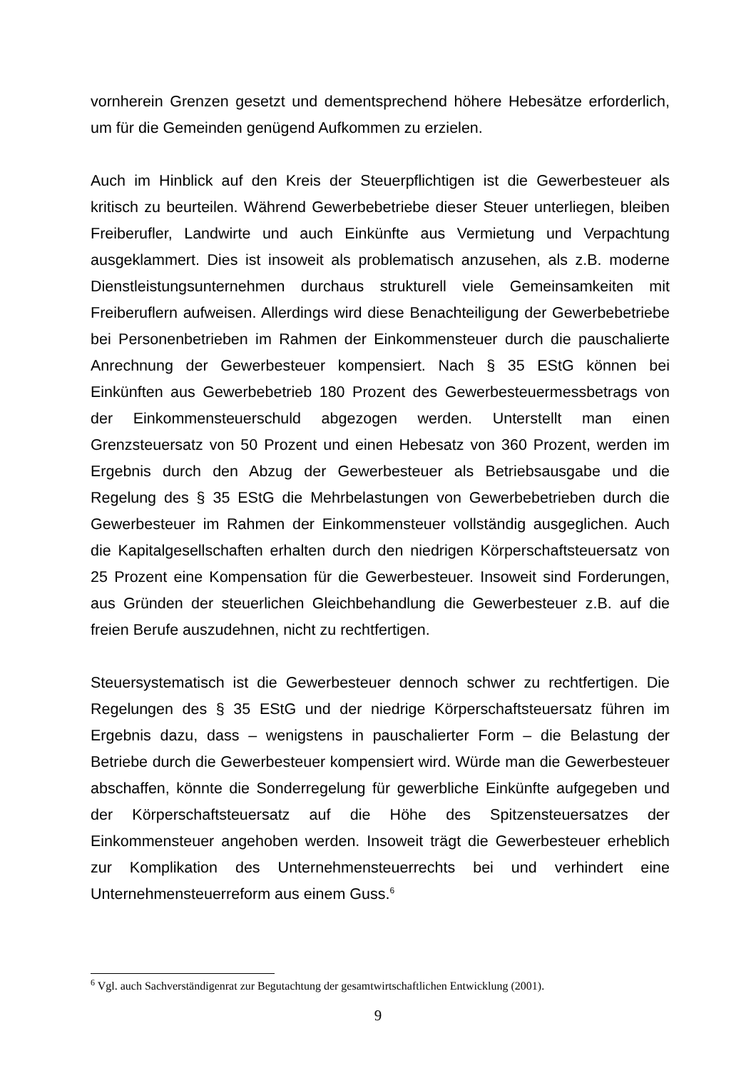vornherein Grenzen gesetzt und dementsprechend höhere Hebesätze erforderlich, um für die Gemeinden genügend Aufkommen zu erzielen.
Auch im Hinblick auf den Kreis der Steuerpflichtigen ist die Gewerbesteuer als kritisch zu beurteilen. Während Gewerbebetriebe dieser Steuer unterliegen, bleiben Freiberufler, Landwirte und auch Einkünfte aus Vermietung und Verpachtung ausgeklammert. Dies ist insoweit als problematisch anzusehen, als z.B. moderne Dienstleistungsunternehmen durchaus strukturell viele Gemeinsamkeiten mit Freiberuflern aufweisen. Allerdings wird diese Benachteiligung der Gewerbebetriebe bei Personenbetrieben im Rahmen der Einkommensteuer durch die pauschalierte Anrechnung der Gewerbesteuer kompensiert. Nach § 35 EStG können bei Einkünften aus Gewerbebetrieb 180 Prozent des Gewerbesteuermessbetrags von der Einkommensteuerschuld abgezogen werden. Unterstellt man einen Grenzsteuersatz von 50 Prozent und einen Hebesatz von 360 Prozent, werden im Ergebnis durch den Abzug der Gewerbesteuer als Betriebsausgabe und die Regelung des § 35 EStG die Mehrbelastungen von Gewerbebetrieben durch die Gewerbesteuer im Rahmen der Einkommensteuer vollständig ausgeglichen. Auch die Kapitalgesellschaften erhalten durch den niedrigen Körperschaftsteuersatz von 25 Prozent eine Kompensation für die Gewerbesteuer. Insoweit sind Forderungen, aus Gründen der steuerlichen Gleichbehandlung die Gewerbesteuer z.B. auf die freien Berufe auszudehnen, nicht zu rechtfertigen.
Steuersystematisch ist die Gewerbesteuer dennoch schwer zu rechtfertigen. Die Regelungen des § 35 EStG und der niedrige Körperschaftsteuersatz führen im Ergebnis dazu, dass – wenigstens in pauschalierter Form – die Belastung der Betriebe durch die Gewerbesteuer kompensiert wird. Würde man die Gewerbesteuer abschaffen, könnte die Sonderregelung für gewerbliche Einkünfte aufgegeben und der Körperschaftsteuersatz auf die Höhe des Spitzensteuersatzes der Einkommensteuer angehoben werden. Insoweit trägt die Gewerbesteuer erheblich zur Komplikation des Unternehmensteuerrechts bei und verhindert eine Unternehmensteuerreform aus einem Guss.<sup>6</sup>
<sup>6</sup> Vgl. auch Sachverständigenrat zur Begutachtung der gesamtwirtschaftlichen Entwicklung (2001).
9